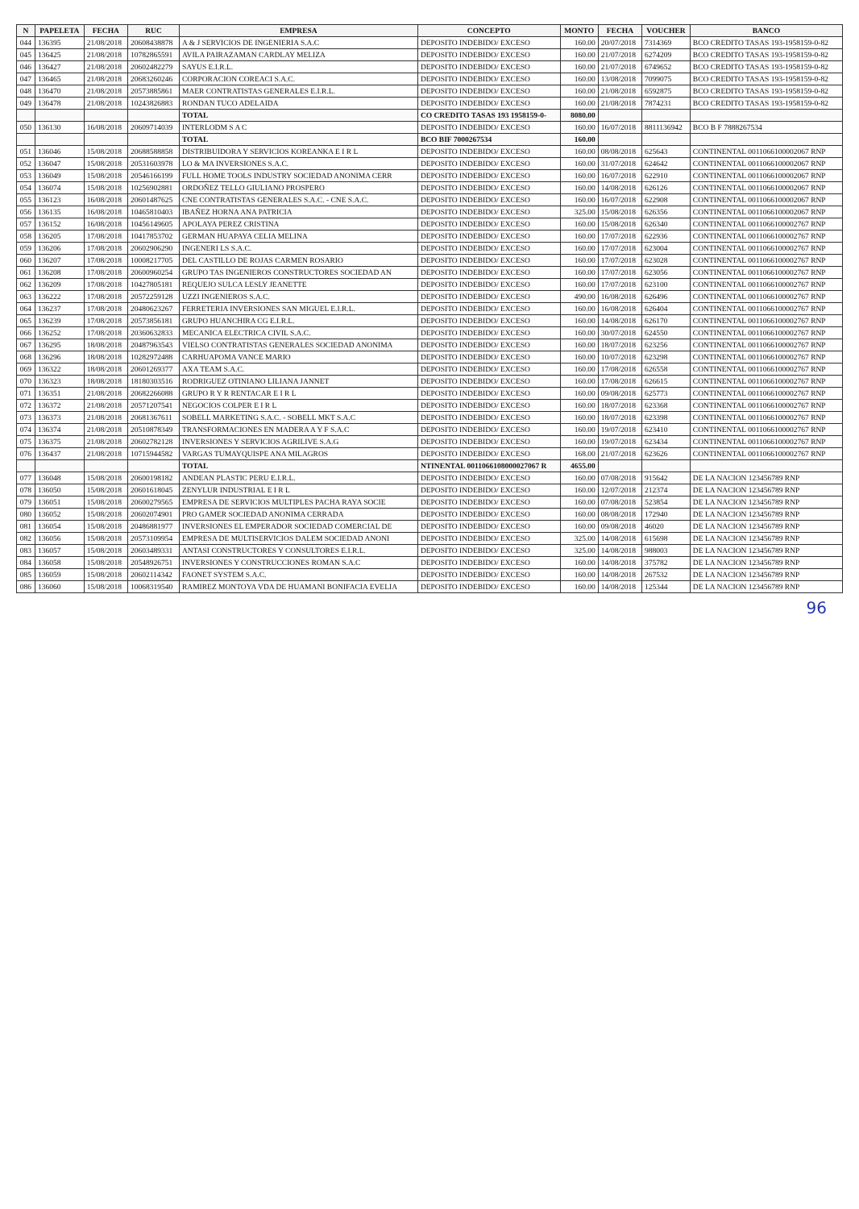| N | PAPELETA | FECHA | RUC | EMPRESA | CONCEPTO | MONTO | FECHA | VOUCHER | BANCO |
| --- | --- | --- | --- | --- | --- | --- | --- | --- | --- |
| 044 | 136395 | 21/08/2018 | 20608438878 | A & J SERVICIOS DE INGENIERIA S.A.C | DEPOSITO INDEBIDO/ EXCESO | 160.00 | 20/07/2018 | 7314369 | BCO CREDITO TASAS 193-1958159-0-82 |
| 045 | 136425 | 21/08/2018 | 10782865591 | AVILA PAIRAZAMAN CARDLAY MELIZA | DEPOSITO INDEBIDO/ EXCESO | 160.00 | 21/07/2018 | 6274209 | BCO CREDITO TASAS 193-1958159-0-82 |
| 046 | 136427 | 21/08/2018 | 20602482279 | SAYUS E.I.R.L. | DEPOSITO INDEBIDO/ EXCESO | 160.00 | 21/07/2018 | 6749652 | BCO CREDITO TASAS 193-1958159-0-82 |
| 047 | 136465 | 21/08/2018 | 20683260246 | CORPORACION COREACI S.A.C. | DEPOSITO INDEBIDO/ EXCESO | 160.00 | 13/08/2018 | 7099075 | BCO CREDITO TASAS 193-1958159-0-82 |
| 048 | 136470 | 21/08/2018 | 20573885861 | MAER CONTRATISTAS GENERALES E.I.R.L. | DEPOSITO INDEBIDO/ EXCESO | 160.00 | 21/08/2018 | 6592875 | BCO CREDITO TASAS 193-1958159-0-82 |
| 049 | 136478 | 21/08/2018 | 10243826883 | RONDAN TUCO ADELAIDA | DEPOSITO INDEBIDO/ EXCESO | 160.00 | 21/08/2018 | 7874231 | BCO CREDITO TASAS 193-1958159-0-82 |
| | | | | TOTAL | CO CREDITO TASAS 193 1958159-0- | 8080.00 | | | |
| 050 | 136130 | 16/08/2018 | 20609714039 | INTERLODM S A C | DEPOSITO INDEBIDO/ EXCESO | 160.00 | 16/07/2018 | 8811136942 | BCO B F 7888267534 |
| | | | | TOTAL | BCO BIF 7000267534 | 160.00 | | | |
| 051 | 136046 | 15/08/2018 | 20688588858 | DISTRIBUIDORA Y SERVICIOS KOREANKA E I R L | DEPOSITO INDEBIDO/ EXCESO | 160.00 | 08/08/2018 | 625643 | CONTINENTAL 0011066100002067 RNP |
| 052 | 136047 | 15/08/2018 | 20531603978 | LO & MA INVERSIONES S.A.C. | DEPOSITO INDEBIDO/ EXCESO | 160.00 | 31/07/2018 | 624642 | CONTINENTAL 0011066100002067 RNP |
| 053 | 136049 | 15/08/2018 | 20546166199 | FULL HOME TOOLS INDUSTRY SOCIEDAD ANONIMA CERR | DEPOSITO INDEBIDO/ EXCESO | 160.00 | 16/07/2018 | 622910 | CONTINENTAL 0011066100002067 RNP |
| 054 | 136074 | 15/08/2018 | 10256902881 | ORDOÑEZ TELLO GIULIANO PROSPERO | DEPOSITO INDEBIDO/ EXCESO | 160.00 | 14/08/2018 | 626126 | CONTINENTAL 0011066100002067 RNP |
| 055 | 136123 | 16/08/2018 | 20601487625 | CNE CONTRATISTAS GENERALES S.A.C. - CNE S.A.C. | DEPOSITO INDEBIDO/ EXCESO | 160.00 | 16/07/2018 | 622908 | CONTINENTAL 0011066100002067 RNP |
| 056 | 136135 | 16/08/2018 | 10465810403 | IBAÑEZ HORNA ANA PATRICIA | DEPOSITO INDEBIDO/ EXCESO | 325.00 | 15/08/2018 | 626356 | CONTINENTAL 0011066100002067 RNP |
| 057 | 136152 | 16/08/2018 | 10456149605 | APOLAYA PEREZ CRISTINA | DEPOSITO INDEBIDO/ EXCESO | 160.00 | 15/08/2018 | 626340 | CONTINENTAL 0011066100002767 RNP |
| 058 | 136205 | 17/08/2018 | 10417853702 | GERMAN HUAPAYA CELIA MELINA | DEPOSITO INDEBIDO/ EXCESO | 160.00 | 17/07/2018 | 622936 | CONTINENTAL 0011066100002767 RNP |
| 059 | 136206 | 17/08/2018 | 20602906290 | INGENERI LS S.A.C. | DEPOSITO INDEBIDO/ EXCESO | 160.00 | 17/07/2018 | 623004 | CONTINENTAL 0011066100002767 RNP |
| 060 | 136207 | 17/08/2018 | 10008217705 | DEL CASTILLO DE ROJAS CARMEN ROSARIO | DEPOSITO INDEBIDO/ EXCESO | 160.00 | 17/07/2018 | 623028 | CONTINENTAL 0011066100002767 RNP |
| 061 | 136208 | 17/08/2018 | 20600960254 | GRUPO TAS INGENIEROS CONSTRUCTORES SOCIEDAD AN | DEPOSITO INDEBIDO/ EXCESO | 160.00 | 17/07/2018 | 623056 | CONTINENTAL 0011066100002767 RNP |
| 062 | 136209 | 17/08/2018 | 10427805181 | REQUEJO SULCA LESLY JEANETTE | DEPOSITO INDEBIDO/ EXCESO | 160.00 | 17/07/2018 | 623100 | CONTINENTAL 0011066100002767 RNP |
| 063 | 136222 | 17/08/2018 | 20572259128 | UZZI INGENIEROS S.A.C. | DEPOSITO INDEBIDO/ EXCESO | 490.00 | 16/08/2018 | 626496 | CONTINENTAL 0011066100002767 RNP |
| 064 | 136237 | 17/08/2018 | 20480623267 | FERRETERIA INVERSIONES SAN MIGUEL E.I.R.L. | DEPOSITO INDEBIDO/ EXCESO | 160.00 | 16/08/2018 | 626404 | CONTINENTAL 0011066100002767 RNP |
| 065 | 136239 | 17/08/2018 | 20573856181 | GRUPO HUANCHIRA CG E.I.R.L. | DEPOSITO INDEBIDO/ EXCESO | 160.00 | 14/08/2018 | 626170 | CONTINENTAL 0011066100002767 RNP |
| 066 | 136252 | 17/08/2018 | 20360632833 | MECANICA ELECTRICA CIVIL S.A.C. | DEPOSITO INDEBIDO/ EXCESO | 160.00 | 30/07/2018 | 624550 | CONTINENTAL 0011066100002767 RNP |
| 067 | 136295 | 18/08/2018 | 20487963543 | VIELSO CONTRATISTAS GENERALES SOCIEDAD ANONIMA | DEPOSITO INDEBIDO/ EXCESO | 160.00 | 18/07/2018 | 623256 | CONTINENTAL 0011066100002767 RNP |
| 068 | 136296 | 18/08/2018 | 10282972488 | CARHUAPOMA VANCE MARIO | DEPOSITO INDEBIDO/ EXCESO | 160.00 | 10/07/2018 | 623298 | CONTINENTAL 0011066100002767 RNP |
| 069 | 136322 | 18/08/2018 | 20601269377 | AXA TEAM S.A.C. | DEPOSITO INDEBIDO/ EXCESO | 160.00 | 17/08/2018 | 626558 | CONTINENTAL 0011066100002767 RNP |
| 070 | 136323 | 18/08/2018 | 18180303516 | RODRIGUEZ OTINIANO LILIANA JANNET | DEPOSITO INDEBIDO/ EXCESO | 160.00 | 17/08/2018 | 626615 | CONTINENTAL 0011066100002767 RNP |
| 071 | 136351 | 21/08/2018 | 20682266088 | GRUPO R Y R RENTACAR E I R L | DEPOSITO INDEBIDO/ EXCESO | 160.00 | 09/08/2018 | 625773 | CONTINENTAL 0011066100002767 RNP |
| 072 | 136372 | 21/08/2018 | 20571207541 | NEGOCIOS COLPER E I R L | DEPOSITO INDEBIDO/ EXCESO | 160.00 | 18/07/2018 | 623368 | CONTINENTAL 0011066100002767 RNP |
| 073 | 136373 | 21/08/2018 | 20681367611 | SOBELL MARKETING S.A.C. - SOBELL MKT S.A.C | DEPOSITO INDEBIDO/ EXCESO | 160.00 | 18/07/2018 | 623398 | CONTINENTAL 0011066100002767 RNP |
| 074 | 136374 | 21/08/2018 | 20510878349 | TRANSFORMACIONES EN MADERA A Y F S.A.C | DEPOSITO INDEBIDO/ EXCESO | 160.00 | 19/07/2018 | 623410 | CONTINENTAL 0011066100002767 RNP |
| 075 | 136375 | 21/08/2018 | 20602782128 | INVERSIONES Y SERVICIOS AGRILIVE S.A.G | DEPOSITO INDEBIDO/ EXCESO | 160.00 | 19/07/2018 | 623434 | CONTINENTAL 0011066100002767 RNP |
| 076 | 136437 | 21/08/2018 | 10715944582 | VARGAS TUMAYQUISPE ANA MILAGROS | DEPOSITO INDEBIDO/ EXCESO | 168.00 | 21/07/2018 | 623626 | CONTINENTAL 0011066100002767 RNP |
| | | | | TOTAL | NTINENTAL 0011066108000027067 R | 4655.00 | | | |
| 077 | 136048 | 15/08/2018 | 20600198182 | ANDEAN PLASTIC PERU E.I.R.L. | DEPOSITO INDEBIDO/ EXCESO | 160.00 | 07/08/2018 | 915642 | DE LA NACION 123456789 RNP |
| 078 | 136050 | 15/08/2018 | 20601618045 | ZENYLUR INDUSTRIAL E I R L | DEPOSITO INDEBIDO/ EXCESO | 160.00 | 12/07/2018 | 212374 | DE LA NACION 123456789 RNP |
| 079 | 136051 | 15/08/2018 | 20600279565 | EMPRESA DE SERVICIOS MULTIPLES PACHA RAYA SOCIE | DEPOSITO INDEBIDO/ EXCESO | 160.00 | 07/08/2018 | 523854 | DE LA NACION 123456789 RNP |
| 080 | 136052 | 15/08/2018 | 20602074901 | PRO GAMER SOCIEDAD ANONIMA CERRADA | DEPOSITO INDEBIDO/ EXCESO | 160.00 | 08/08/2018 | 172940 | DE LA NACION 123456789 RNP |
| 081 | 136054 | 15/08/2018 | 20486881977 | INVERSIONES EL EMPERADOR SOCIEDAD COMERCIAL DE | DEPOSITO INDEBIDO/ EXCESO | 160.00 | 09/08/2018 | 46020 | DE LA NACION 123456789 RNP |
| 082 | 136056 | 15/08/2018 | 20573109954 | EMPRESA DE MULTISERVICIOS DALEM SOCIEDAD ANONI | DEPOSITO INDEBIDO/ EXCESO | 325.00 | 14/08/2018 | 615698 | DE LA NACION 123456789 RNP |
| 083 | 136057 | 15/08/2018 | 20603489331 | ANTASI CONSTRUCTORES Y CONSULTORES E.I.R.L. | DEPOSITO INDEBIDO/ EXCESO | 325.00 | 14/08/2018 | 988003 | DE LA NACION 123456789 RNP |
| 084 | 136058 | 15/08/2018 | 20548926751 | INVERSIONES Y CONSTRUCCIONES ROMAN S.A.C | DEPOSITO INDEBIDO/ EXCESO | 160.00 | 14/08/2018 | 375782 | DE LA NACION 123456789 RNP |
| 085 | 136059 | 15/08/2018 | 20602114342 | FAONET SYSTEM S.A.C. | DEPOSITO INDEBIDO/ EXCESO | 160.00 | 14/08/2018 | 267532 | DE LA NACION 123456789 RNP |
| 086 | 136060 | 15/08/2018 | 10068319540 | RAMIREZ MONTOYA VDA DE HUAMANI BONIFACIA EVELIA | DEPOSITO INDEBIDO/ EXCESO | 160.00 | 14/08/2018 | 125344 | DE LA NACION 123456789 RNP |
96